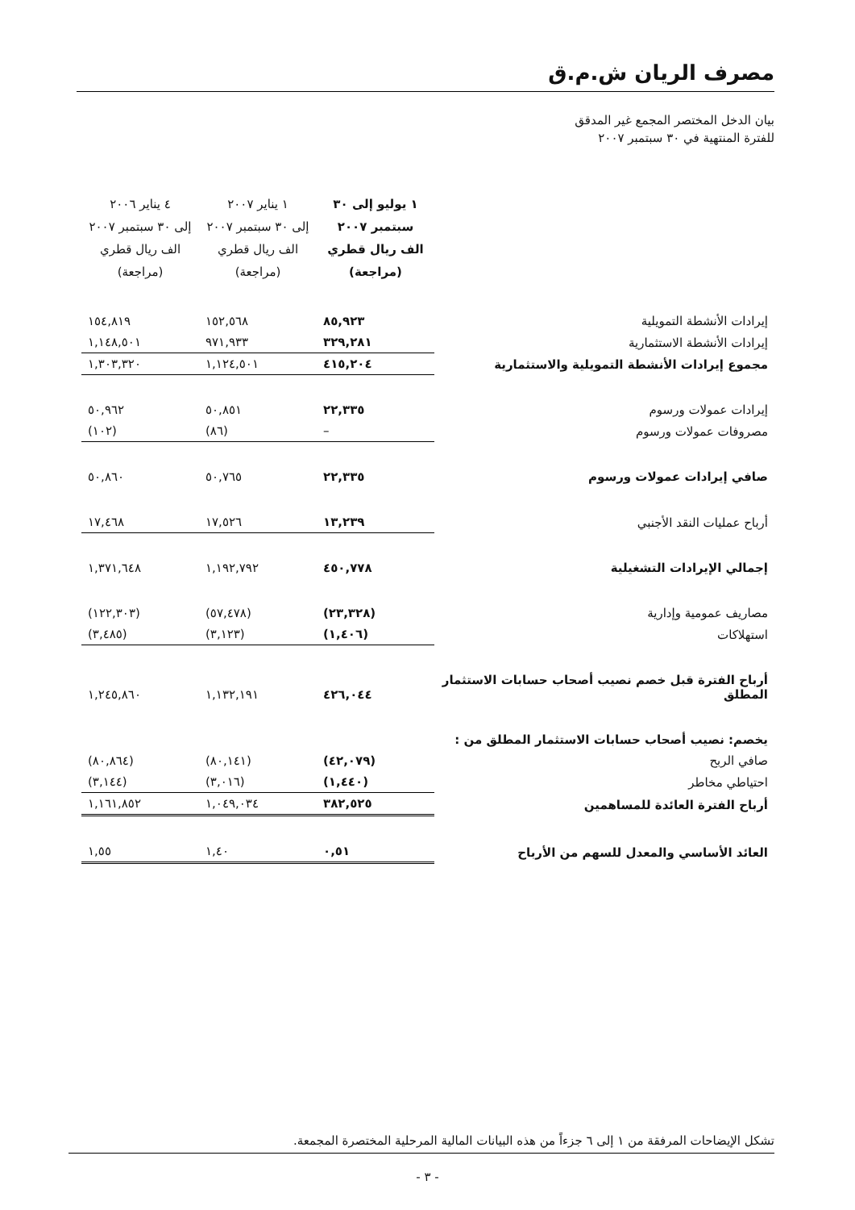مصرف الريان ش.م.ق
بيان الدخل المختصر المجمع غير المدقق
للفترة المنتهية في ٣٠ سبتمبر ٢٠٠٧
| | ١ يوليو إلى ٣٠ سبتمبر ٢٠٠٧ الف ريال قطري (مراجعة) | ١ يناير ٢٠٠٧ إلى ٣٠ سبتمبر ٢٠٠٧ الف ريال قطري (مراجعة) | ٤ يناير ٢٠٠٦ إلى ٣٠ سبتمبر ٢٠٠٧ الف ريال قطري (مراجعة) |
| إيرادات الأنشطة التمويلية | ٨٥,٩٢٣ | ١٥٢,٥٦٨ | ١٥٤,٨١٩ |
| إيرادات الأنشطة الاستثمارية | ٣٢٩,٢٨١ | ٩٧١,٩٣٣ | ١,١٤٨,٥٠١ |
| مجموع إيرادات الأنشطة التمويلية والاستثمارية | ٤١٥,٢٠٤ | ١,١٢٤,٥٠١ | ١,٣٠٣,٣٢٠ |
| إيرادات عمولات ورسوم | ٢٢,٣٣٥ | ٥٠,٨٥١ | ٥٠,٩٦٢ |
| مصروفات عمولات ورسوم | – | (٨٦) | (١٠٢) |
| صافي إيرادات عمولات ورسوم | ٢٢,٣٣٥ | ٥٠,٧٦٥ | ٥٠,٨٦٠ |
| أرباح عمليات النقد الأجنبي | ١٣,٢٣٩ | ١٧,٥٢٦ | ١٧,٤٦٨ |
| إجمالي الإيرادات التشغيلية | ٤٥٠,٧٧٨ | ١,١٩٢,٧٩٢ | ١,٣٧١,٦٤٨ |
| مصاريف عمومية وإدارية | (٢٣,٣٢٨) | (٥٧,٤٧٨) | (١٢٢,٣٠٣) |
| استهلاكات | (١,٤٠٦) | (٣,١٢٣) | (٣,٤٨٥) |
| أرباح الفترة قبل خصم نصيب أصحاب حسابات الاستثمار المطلق | ٤٢٦,٠٤٤ | ١,١٣٢,١٩١ | ١,٢٤٥,٨٦٠ |
| يخصم: نصيب أصحاب حسابات الاستثمار المطلق من : | | | |
| صافي الربح | (٤٢,٠٧٩) | (٨٠,١٤١) | (٨٠,٨٦٤) |
| احتياطي مخاطر | (١,٤٤٠) | (٣,٠١٦) | (٣,١٤٤) |
| أرباح الفترة العائدة للمساهمين | ٣٨٢,٥٢٥ | ١,٠٤٩,٠٣٤ | ١,١٦١,٨٥٢ |
| العائد الأساسي والمعدل للسهم من الأرباح | ٠,٥١ | ١,٤٠ | ١,٥٥ |
تشكل الإيضاحات المرفقة من ١ إلى ٦ جزءاً من هذه البيانات المالية المرحلية المختصرة المجمعة.
- ٣ -